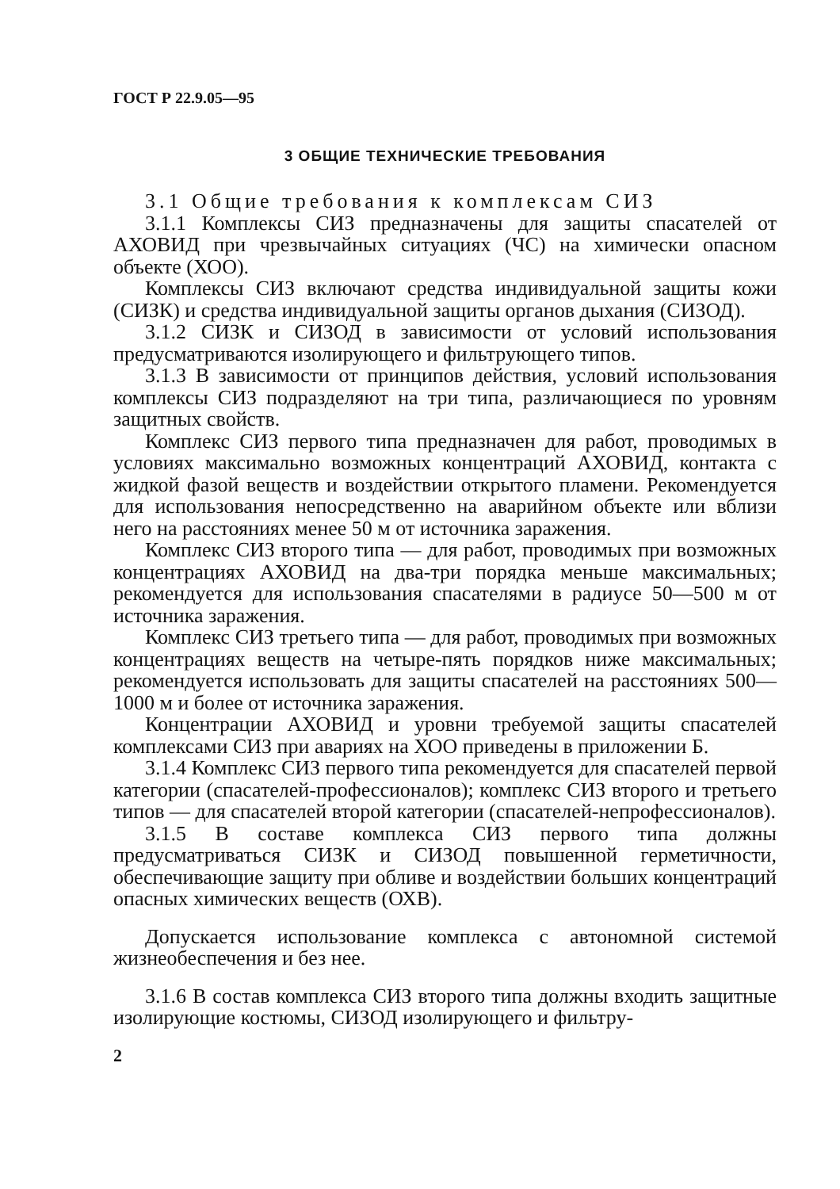ГОСТ Р 22.9.05—95
3 ОБЩИЕ ТЕХНИЧЕСКИЕ ТРЕБОВАНИЯ
3.1 Общие требования к комплексам СИЗ
3.1.1 Комплексы СИЗ предназначены для защиты спасателей от АХОВИД при чрезвычайных ситуациях (ЧС) на химически опасном объекте (ХОО).
Комплексы СИЗ включают средства индивидуальной защиты кожи (СИЗК) и средства индивидуальной защиты органов дыхания (СИЗОД).
3.1.2 СИЗК и СИЗОД в зависимости от условий использования предусматриваются изолирующего и фильтрующего типов.
3.1.3 В зависимости от принципов действия, условий использования комплексы СИЗ подразделяют на три типа, различающиеся по уровням защитных свойств.
Комплекс СИЗ первого типа предназначен для работ, проводимых в условиях максимально возможных концентраций АХОВИД, контакта с жидкой фазой веществ и воздействии открытого пламени. Рекомендуется для использования непосредственно на аварийном объекте или вблизи него на расстояниях менее 50 м от источника заражения.
Комплекс СИЗ второго типа — для работ, проводимых при возможных концентрациях АХОВИД на два-три порядка меньше максимальных; рекомендуется для использования спасателями в радиусе 50—500 м от источника заражения.
Комплекс СИЗ третьего типа — для работ, проводимых при возможных концентрациях веществ на четыре-пять порядков ниже максимальных; рекомендуется использовать для защиты спасателей на расстояниях 500—1000 м и более от источника заражения.
Концентрации АХОВИД и уровни требуемой защиты спасателей комплексами СИЗ при авариях на ХОО приведены в приложении Б.
3.1.4 Комплекс СИЗ первого типа рекомендуется для спасателей первой категории (спасателей-профессионалов); комплекс СИЗ второго и третьего типов — для спасателей второй категории (спасателей-непрофессионалов).
3.1.5 В составе комплекса СИЗ первого типа должны предусматриваться СИЗК и СИЗОД повышенной герметичности, обеспечивающие защиту при обливе и воздействии больших концентраций опасных химических веществ (ОХВ).
Допускается использование комплекса с автономной системой жизнеобеспечения и без нее.
3.1.6 В состав комплекса СИЗ второго типа должны входить защитные изолирующие костюмы, СИЗОД изолирующего и фильтру-
2